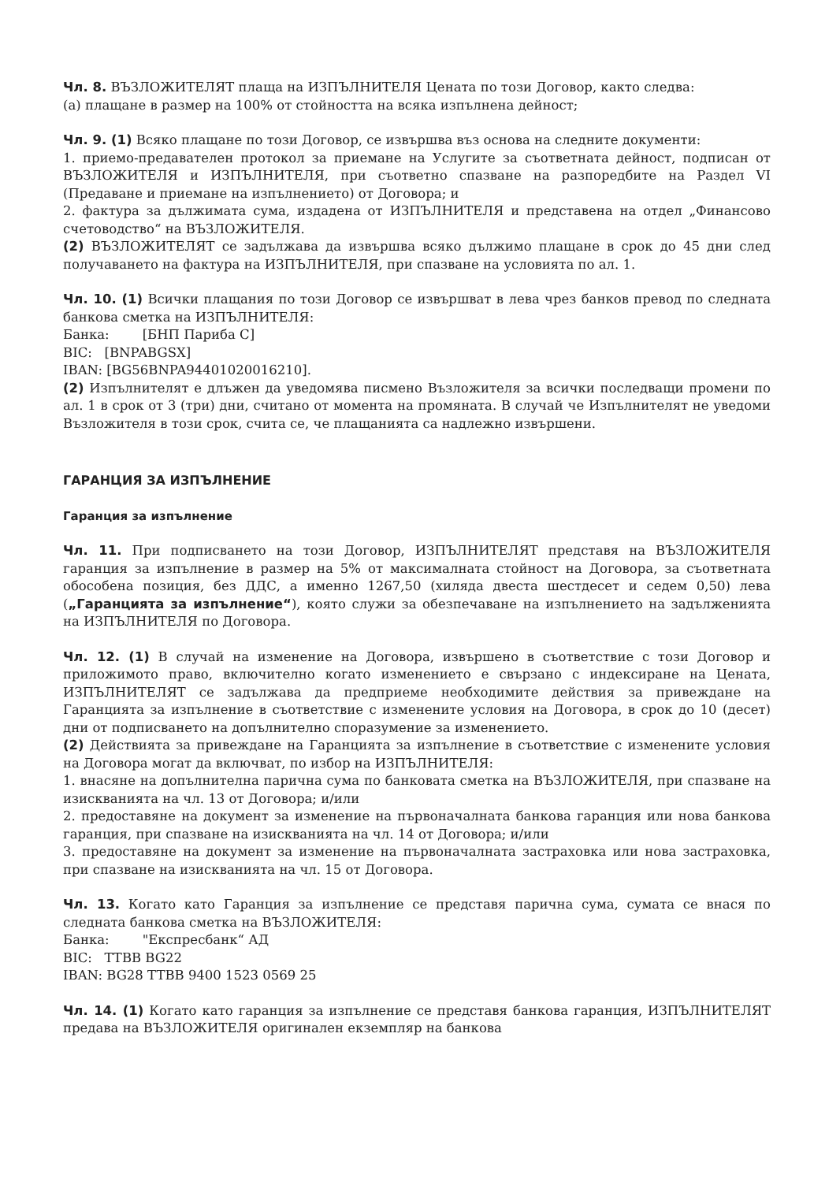Чл. 8. ВЪЗЛОЖИТЕЛЯТ плаща на ИЗПЪЛНИТЕЛЯ Цената по този Договор, както следва:
(а) плащане в размер на 100% от стойността на всяка изпълнена дейност;
Чл. 9. (1) Всяко плащане по този Договор, се извършва въз основа на следните документи:
1. приемо-предавателен протокол за приемане на Услугите за съответната дейност, подписан от ВЪЗЛОЖИТЕЛЯ и ИЗПЪЛНИТЕЛЯ, при съответно спазване на разпоредбите на Раздел VI (Предаване и приемане на изпълнението) от Договора; и
2. фактура за дължимата сума, издадена от ИЗПЪЛНИТЕЛЯ и представена на отдел „Финансово счетоводство“ на ВЪЗЛОЖИТЕЛЯ.
(2) ВЪЗЛОЖИТЕЛЯТ се задължава да извършва всяко дължимо плащане в срок до 45 дни след получаването на фактура на ИЗПЪЛНИТЕЛЯ, при спазване на условията по ал. 1.
Чл. 10. (1) Всички плащания по този Договор се извършват в лева чрез банков превод по следната банкова сметка на ИЗПЪЛНИТЕЛЯ:
Банка: [БНП Париба С]
BIC: [BNPABGSX]
IBAN: [BG56BNPA94401020016210].
(2) Изпълнителят е длъжен да уведомява писмено Възложителя за всички последващи промени по ал. 1 в срок от 3 (три) дни, считано от момента на промяната. В случай че Изпълнителят не уведоми Възложителя в този срок, счита се, че плащанията са надлежно извършени.
ГАРАНЦИЯ ЗА ИЗПЪЛНЕНИЕ
Гаранция за изпълнение
Чл. 11. При подписването на този Договор, ИЗПЪЛНИТЕЛЯТ представя на ВЪЗЛОЖИТЕЛЯ гаранция за изпълнение в размер на 5% от максималната стойност на Договора, за съответната обособена позиция, без ДДС, а именно 1267,50 (хиляда двеста шестдесет и седем 0,50) лева („Гаранцията за изпълнение“), която служи за обезпечаване на изпълнението на задълженията на ИЗПЪЛНИТЕЛЯ по Договора.
Чл. 12. (1) В случай на изменение на Договора, извършено в съответствие с този Договор и приложимото право, включително когато изменението е свързано с индексиране на Цената, ИЗПЪЛНИТЕЛЯТ се задължава да предприеме необходимите действия за привеждане на Гаранцията за изпълнение в съответствие с изменените условия на Договора, в срок до 10 (десет) дни от подписването на допълнително споразумение за изменението.
(2) Действията за привеждане на Гаранцията за изпълнение в съответствие с изменените условия на Договора могат да включват, по избор на ИЗПЪЛНИТЕЛЯ:
1. внасяне на допълнителна парична сума по банковата сметка на ВЪЗЛОЖИТЕЛЯ, при спазване на изискванията на чл. 13 от Договора; и/или
2. предоставяне на документ за изменение на първоначалната банкова гаранция или нова банкова гаранция, при спазване на изискванията на чл. 14 от Договора; и/или
3. предоставяне на документ за изменение на първоначалната застраховка или нова застраховка, при спазване на изискванията на чл. 15 от Договора.
Чл. 13. Когато като Гаранция за изпълнение се представя парична сума, сумата се внася по следната банкова сметка на ВЪЗЛОЖИТЕЛЯ:
Банка: "Експресбанк“ АД
BIC: TTBB BG22
IBAN: BG28 TTBB 9400 1523 0569 25
Чл. 14. (1) Когато като гаранция за изпълнение се представя банкова гаранция, ИЗПЪЛНИТЕЛЯТ предава на ВЪЗЛОЖИТЕЛЯ оригинален екземпляр на банкова